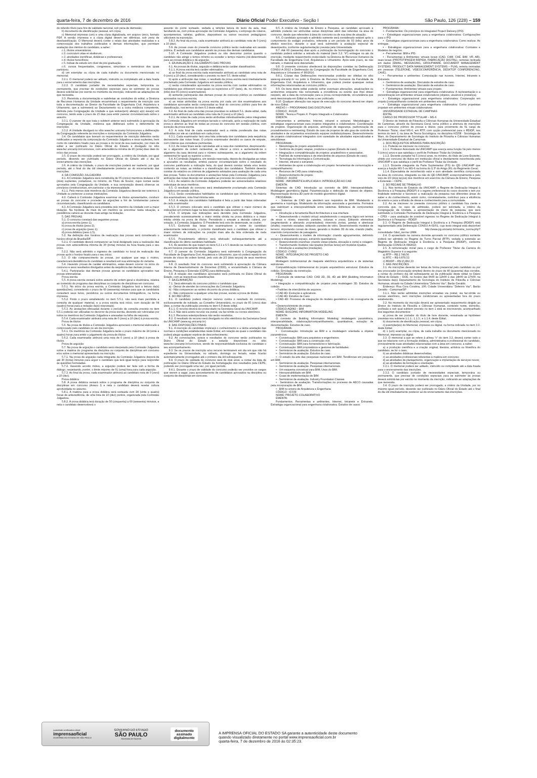quarta-feira, 7 de dezembro de 2016 Diário Oficial Poder Executivo - Seção I São Paulo, 126 (228) – 159
do referido título para fins de validade nacional, sob pena de demissão;
b) documento de identificação pessoal, em cópia;
c) Memorial impresso (um) e uma cópia digitalizada, em arquivo único, formato PDF. A versão impressa e a cópia digital devem ser idênticas, sob pena de desclassificação. O Memorial deverá conter o relato das atividades realizadas e a comprovação dos trabalhos publicados e demais informações, que permitam avaliação dos méritos do candidato, a saber:
c.1. títulos universitários;
c.2. curriculum vitae et studiorum;
c.3. atividades científicas, didáticas e profissionais;
c.4. títulos honoríficos;
c.5. bolsas de estudo em nível de pós-graduação;
c.6. cursos frequentados, congressos, simpósios e seminários dos quais participou.
d) um exemplar ou cópia de cada trabalho ou documento mencionado no memorial;
3.2.1. O memorial poderá ser aditado, instruído ou completado até a data fixada para o encerramento das inscrições.
3.2.2. O candidato portador de necessidades especiais, temporária ou permanente, que precisar de condições especiais para se submeter às provas deverá solicitá-las por escrito no momento da inscrição, indicando as adaptações de que necessita.
3.3. Recebida a documentação e satisfeitas as condições do edital, a Diretoria de Recursos Humanos da Unidade encaminhará o requerimento de inscrição com toda a documentação ao Diretor da Faculdade de Engenharia Civil, Arquitetura e Urbanismo, que a submeterá ao Departamento ou a outra instância competente, definida pela Congregação da Unidade a que estiver(em) afeta(s) a(s) área(s) em concurso, tendo este o prazo de 15 dias para emitir parecer circunstanciado sobre o assunto
3.3.1. O parecer de que trata o subitem anterior será submetido à aprovação da Congregação da Unidade, instância que deliberará sobre o deferimento de inscrições.
3.3.2. A Unidade divulgará no sítio www.fec.unicamp.br/concursos a deliberação da Congregação referente às inscrições e composição da Comissão Julgadora.
3.4. Os candidatos que tiveram os requerimentos de inscrição deferidos serão notificados a respeito da composição da Comissão Julgadora e seus suplentes, bem como do calendário fixado para as provas e do local de sua realização, por meio de edital a ser publicado no Diário Oficial do Estado e divulgado no sítio www.fec.unicamp.br/concursos, com antecedência mínima de 20 (vinte) dias úteis do início das provas.
3.5. O prazo de inscrição poderá ser prorrogado, a critério da Unidade, por igual período, devendo ser publicado no Diário Oficial do Estado até o dia do encerramento das inscrições.
3.6. A critério da Unidade, o prazo de inscrições poderá ser reaberto, por igual período, até o final do dia útil imediatamente posterior ao do encerramento das inscrições.
4. DA COMISSÃO JULGADORA
4.1. A Comissão Julgadora será constituída de 05 (cinco) membros titulares e 02 (dois) suplentes, portadores, no mínimo, do Título de Doutor, cujos nomes serão aprovados pela Congregação da Unidade, e sua composição deverá observar os princípios constitucionais, em particular o da impessoalidade.
4.1.1. Pelo menos dois membros da Comissão Julgadora deverão ser externos à Unidade ou pertencer a outras instituições.
4.2. Caberá à Comissão Julgadora examinar os títulos apresentados, conduzir as provas do concurso e proceder às arguições a fim de fundamentar parecer circunstanciado, classificando os candidatos.
4.3. A Comissão Julgadora será presidida pelo membro da Unidade com a maior titulação. Na hipótese de mais de um membro se encontrar nesta situação, a presidência caberá ao docente mais antigo na titulação.
5. DAS PROVAS
5.1. O concurso constará das seguintes provas
a) prova escrita (peso 1);
b) prova de títulos (peso 2);
c) prova de arguição (peso 1);
d) prova didática (peso 1,5).
5.2. Na definição dos horários de realização das provas será considerado o horário oficial de Brasília/DF.
5.2.1. O candidato deverá comparecer ao local designado para a realização das provas com antecedência mínima de 30 (trinta) minutos da hora fixada para o seu início.
5.2.2. Não será admitido o ingresso de candidato no local de realização das provas após o horário fixado para o seu início.
5.3. O não comparecimento às provas, por qualquer que seja o motivo, caracterizará desistência do candidato e resultará em sua eliminação do certame.
5.4. Havendo provas de caráter eliminatório, estas devem ocorrer no início do concurso e seus resultados divulgados antes da sequência das demais provas.
5.4.1. Participarão das demais provas apenas os candidatos aprovados nas provas eliminatórias.
Prova escrita
5.5. A prova escrita versará sobre assunto de ordem geral e doutrinária, relativa ao conteúdo do programa das disciplinas ou conjunto de disciplinas em concurso.
5.5.1. No início da prova escrita, a Comissão Julgadora fará a leitura da(s) questão(ões), concedendo o prazo de 60 (sessenta) minutos para que os candidatos consultem seus livros, periódicos ou outros documentos bibliográficos, na forma impressa.
5.5.2. Findo o prazo estabelecido no item 5.5.1. não será mais permitida a consulta de qualquer material, e a prova escrita terá início, com duração de 04 (quatro) horas para a redação da(s) resposta(s).
5.5.3. As anotações efetuadas durante o período de consulta previsto no item 5.5.1 poderão ser utilizadas no decorrer da prova escrita, devendo ser rubricadas por todos os membros da Comissão Julgadora e anexadas na folha de resposta.
5.5.4. Cada examinador atribuirá uma nota de 0 (zero) a 10 (dez) à prova escrita.
Prova de títulos
5.6. Na prova de títulos a Comissão Julgadora apreciará o memorial elaborado e comprovado pelo candidato no ato da inscrição.
5.6.1. Os membros da Comissão Julgadora terão o prazo máximo de 24 (vinte e quatro) horas para emitir o julgamento da prova de títulos.
5.6.2. Cada examinador atribuirá uma nota de 0 (zero) a 10 (dez) à prova de títulos.
Prova de arguição
5.7. Na prova de arguição o candidato será interpelado pela Comissão Julgadora sobre a matéria do programa da disciplina ou conjunto de disciplinas em concurso e/ou sobre o memorial apresentado na inscrição.
5.7.1. Na prova de arguição cada integrante da Comissão Julgadora disporá de até 30 (trinta) minutos para arguir o candidato que terá igual tempo para responder às questões formuladas.
5.7.2. Havendo acordo mútuo, a arguição poderá ser feita sob a forma de diálogo, respeitando, porém, o limite máximo de 01 (uma) hora para cada arguição.
5.7.3. Ao final da prova, cada examinador atribuirá ao candidato nota de 0 (zero) a 10 (dez).
Prova didática
5.8. A prova didática versará sobre o programa de disciplina ou conjunto de disciplinas em concurso (Anexo I) e nela o candidato deverá revelar cultura aprofundada no assunto.
5.8.1. A matéria para a prova didática será sorteada com 24 (vinte e quatro) horas de antecedência, de uma lista de 10 (dez) pontos, organizada pela Comissão Julgadora.
5.8.2. A prova didática terá duração de 50 (cinquenta) a 60 (sessenta) minutos, e nela o candidato desenvolverá o
assunto do ponto sorteado, vedada a simples leitura do texto da aula, mas facultando-se, com prévia aprovação da Comissão Julgadora, o emprego de roteiros, apontamentos, tabelas, gráficos, diapositivos ou outros recursos pedagógicos utilizáveis na exposição.
5.8.3. Ao final da prova, cada examinador atribuirá ao candidato nota de 0 (zero) a 10 (dez).
5.9. As provas orais do presente concurso público serão realizadas em sessão pública. É vedado aos candidatos assistir às provas dos demais candidatos.
5.10. A Comissão Julgadora poderá ou não descontar pontos quando o candidato não atingir o tempo mínimo ou exceder o tempo máximo pré-determinado para as provas didática e de arguição.
6. DA AVALIAÇÃO E JULGAMENTO DAS PROVAS
6.1. As provas de títulos, arguição e didática terão caráter classificatório.
6.1.1. A prova escrita terá caráter eliminatório.
a) ao final da prova escrita cada examinador atribuirá ao candidato uma nota de 0 (zero) a 10 (dez), considerando o previsto no item 5.5. deste edital;
b) após a atribuição das notas, o resultado da prova escrita será imediatamente proclamado pela Comissão Julgadora em sessão pública;
c) serão considerados aprovados na prova escrita com caráter eliminatório os candidatos que obtiverem notas iguais ou superiores a 07 (sete), de, no mínimo, 03 (três) dos 05 (cinco) examinadores;
d) somente participarão das demais provas do concurso público os candidatos aprovados na prova escrita;
e) as notas atribuídas na prova escrita por cada um dos examinadores aos candidatos aprovados serão computadas ao final do concurso público para fins de classificação, nos termos do item 6.3 deste edital.
6.2. Ao final de cada uma das provas previstas no subitem 5.1. deste edital, cada examinador atribuirá ao candidato uma nota de 0 (zero) a 10 (dez).
6.2.1. As notas de cada prova serão atribuídas individualmente pelos integrantes da Comissão Julgadora em envelope lacrado e rubricado, após a realização de cada prova e abertos ao final de todas as provas do concurso em sessão pública, com exceção da prova escrita.
6.3. A nota final de cada examinador será a média ponderada das notas atribuídas por ele ao candidato em cada prova.
6.3.1. Cada examinador fará uma lista ordenada dos candidatos pela sequência decrescente das notas finais. O próprio examinador decidirá os casos de empate, com critérios que considerar pertinentes.
6.3.2. As notas finais serão calculadas até a casa dos centésimos, desprezando-se o algarismo de ordem centesimal, se inferior a cinco e aumentando-se o algarismo da casa decimal para o número subsequente, se o algarismo da ordem centesimal for igual ou superior a cinco.
6.4. A Comissão Julgadora, em sessão reservada, depois de divulgadas as notas e apurados os resultados, emitirá parecer circunstanciado sobre o resultado do concurso justificando a indicação feita, do qual deverá constar tabela e/ou textos contendo as notas, as médias e a classificação dos candidatos. Também deverão constar do relatório os critérios de julgamento adotados para avaliação de cada uma das provas. Todos os documentos e anotações feitas pela Comissão Julgadora para atribuição das notas deverão ser anexados ao processo do concurso público.
6.4.1. Ao relatório da Comissão Julgadora poderão ser acrescentados relatórios individuais de seus membros.
6.5. O resultado do concurso será imediatamente proclamado pela Comissão Julgadora em sessão pública.
6.5.1. Serão considerados habilitados os candidatos que obtiverem, da maioria dos examinadores, nota final mínima sete.
6.5.2. A relação dos candidatos habilitados é feita a partir das listas ordenadas de cada examinador.
6.5.3. O primeiro colocado será o candidato que obtiver o maior número de indicações em primeiro lugar na lista ordenada de cada examinador.
6.5.4. O empate nas indicações será decidido pela Comissão Julgadora, prevalecendo sucessivamente a maior média obtida na prova didática e a maior média obtida na prova de títulos. Persistindo o empate a decisão caberá, por votação, à Comissão Julgadora. O Presidente terá voto de desempate, se couber.
6.5.5. Excluindo das listas dos examinadores o nome do candidato anteriormente selecionado, o próximo classificado será o candidato que obtiver o maior número de indicações na posição mais alta da lista ordenada de cada examinador.
6.5.6. Procedimento idêntico será efetivado subsequentemente até a classificação do último candidato habilitado.
6.6. As sessões de que tratam os itens 6.2.1 e 6.5 deverão se realizar no mesmo dia em horários previamente divulgados.
6.7. O parecer da Comissão Julgadora será submetido à Congregação da Faculdade de Engenharia Civil, Arquitetura e Urbanismo, que só poderá rejeitá-lo em virtude de vícios de ordem formal, pelo voto de 2/3 (dois terços) de seus membros presentes.
6.8. O resultado final do concurso será submetido à apreciação da Câmara Interna de Desenvolvimento de Docentes (CIDD), e encaminhada à Câmara de Ensino, Pesquisa e Extensão (CEPE) para deliberação.
6.9. A relação dos candidatos aprovados será publicada no Diário Oficial do Estado, com as respectivas classificações.
7. DA ELIMINAÇÃO
7.1. Será eliminado do concurso público o candidato que:
a) - Deixar de atender às convocações da Comissão Julgadora;
b) - Não comparecer ao sorteio do ponto da prova didática;
c) - Não comparecer a qualquer uma das provas, exceto a prova de títulos.
8. DO RECURSO
8.1. O candidato poderá interpor recurso contra o resultado do concurso, exclusivamente de nulidade, ao Conselho Universitário, no prazo de 05 (cinco) dias úteis, a contar da publicação prevista no item 6.9 deste edital.
8.1.1. O recurso deverá ser protocolado na Secretaria Geral da UNICAMP.
8.1.2. Não será aceito recurso via postal, via fac-símile ou correio eletrônico.
8.1.3. Recursos extemporâneos não serão recebidos.
8.2. O resultado do recurso será divulgado no sítio eletrônico da Secretaria Geral da UNICAMP (www.sg.unicamp.br)
9. DAS DISPOSIÇÕES FINAIS
9.1. A inscrição do candidato implicará o conhecimento e a tácita aceitação das normas e condições estabelecidas neste Edital, em relação às quais o candidato não poderá alegar qualquer espécie de desconhecimento.
9.2. As convocações, avisos e resultados do concurso serão publicados no Diário Oficial do Estado e estarão disponíveis no sítio www.fec.unicamp.br/concursos, sendo de responsabilidade exclusiva do candidato o seu acompanhamento.
9.3. Se os prazos de inscrição e/ou recurso terminarem em dia em que não há expediente na Universidade, no sábado, domingo ou feriado, estes ficarão automaticamente prorrogados até o primeiro dia útil subsequente.
9.4. O prazo de validade do concurso será de dois anos, a contar da data de publicação no Diário Oficial do Estado da homologação dos resultados pela CEPE, podendo ser prorrogado uma vez, por igual período.
9.4.1. Durante o prazo de validade do concurso poderão ser providos os cargos que vierem a vagar, para aproveitamento de candidatos aprovados na disciplina ou conjunto de disciplinas em concurso.
9.5. A critério da Unidade de Ensino e Pesquisa, ao candidato aprovado e admitido poderão ser atribuídas outras disciplinas além das referidas na área do concurso, desde que referentes à área do concurso ou de sua área de atuação.
9.6. O candidato aprovado e admitido somente será considerado estável após o cumprimento do estágio probatório, referente a um período de 03 (três) anos de efetivo exercício, durante o qual será submetido à avaliação especial de desempenho, conforme regulamentação prevista pela Universidade.
9.7. Até 60 (sessenta) dias após a publicação da homologação do concurso o candidato poderá solicitar a retirada do material (item 3.2. "d") entregue no ato da inscrição, mediante requerimento protocolado na Diretoria de Recursos Humanos da Faculdade de Engenharia Civil, Arquitetura e Urbanismo. Após este prazo, se não retirado, o material será descartado.
9.8. O presente concurso obedecerá às disposições contidas na Deliberação CONSU-A-30/13 e Deliberação da Congregação da Faculdade de Engenharia Civil, Arquitetura e Urbanismo nº 86/2016.
9.8.1. Cópias das Deliberações mencionadas poderão ser obtidas no sítio www.sg.unicamp.br ou junto à Diretoria de Recursos Humanos da Faculdade de Engenharia Civil, Arquitetura e Urbanismo, que poderá prestar quaisquer outras informações relacionadas ao concurso público.
9.9. Os itens deste edital poderão sofrer eventuais alterações, atualizações ou acréscimos enquanto não consumada a providência ou evento que lhes disser respeito, até a data de convocação para a prova correspondente, circunstância que será mencionada em Edital ou Aviso a ser publicado.
9.10. Qualquer alteração nas regras de execução do concurso deverá ser objeto de novo Edital.
ANEXO I – PROGRAMAS DAS DISCIPLINAS
CÓDIGO : AU120
NOME : Teoria e Projeto X: Projeto Integrado e Colaborativo
EMENTA:
Instrumentos e ambientes. Internet, intranet e extranet. Metodologias e estratégias organizacionais para projetos integrados e colaborativos. Coordenação de projetos. Organização de arquivos, atribuição de segurança, padronização de procedimentos e netmeeting. Estudo de caso de projetos de alto grau de controle de atividades e de orçamentos envolvendo equipes multidisciplinares. Desenvolvimento de projetos colaborativos/ integrados com variedade de atividades especializadas e simultâneas.
PROGRAMA :
• - Metodologia de projeto arquitetônico.
• - Gerência de projeto: etapas, produtos e papeis (Estudo de caso).
• - Integração e compatibilização de projetos: arquitetônico e associados.
• - Padrões de nomenclatura e de intercâmbio de arquivos (Estudo de caso).
• - Tecnologia da Informação e Comunicação.
• - Internet, intranet e extranets.
• - Ambientes de apoio a colaboração em projeto: ferramentas de comunicação e compartilhamento.
• - Recursos de CAD para colaboração.
• - Desenvolvimento de projeto.
CÓDIGO : AU302
NOME : INFORMÁTICA APLICADA II: INTRODUÇÃO AO CAD
EMENTA:
Sistemas de CAD. Introdução ao conceito de BIM. Interoperabilidade. Modelagem geométrica digital. Parametrização e definição de classes de objetos. Representação técnica 2D partir do modelo geométrico digital.
PROGRAMA :
• - Sistemas de CAD que atendem aos requisitos de BIM. Modelando a geometria e topologia. Modelando da informação associada a geometria. Formatos que viabilizam a interoperabilidade entre sistemas. Biblioteca de componentes (classes)
• - Introdução a ferramenta Revit Architecture e sua interface.
• - Desenvolvendo o modelo virtual: estabelecendo o esquema lógico em termos de eixos e níveis; inserindo paredes, colunas e pisos; Editando elementos (segmentando e alterando propriedades); inserindo portas, janelas e aberturas (shafts); inserindo escadas; editando paredes de vidro. Desenvolvendo modelos de terreno: importando curvas de níveis, gerando o modelo 3D do site, criando platôs, inserindo componentes de paisagismo.
• - Desenvolvendo o modelo de informação: criando agrupamentos, definindo espaços e etiquetando espaço, extraindo quantitativos.
• - Desenvolvendo pranchas: criando vistas (planta, elevação e corte) e cotagem.
• - Transformando modelos não tipados (formas livres) em modelos tipados.
• - Introdução a avaliações (insolação).
CÓDIGO: CV902
NOME : INTEGRAÇÃO DE PROJETO CAD
EMENTA:
Moldagem tridimensional de maquete eletrônica arquitetônica e de sistemas estruturais.
Compatibilização tridimensional do projeto arquitetônico estrutural. Estudos de colisão. Simulação da construção.
PROGRAMA:
• Evolução de sistemas CAD: CAD 2D, 3D, 4D até BIM (Building Information Modeling).
• Integração e compatibilização de projetos pela modelagem 3D. Estudos de colisão.
• Padrões de intercâmbio de arquivos.
• CAD 4D: Evolução e aplicativos.
• CAD 4D: Estudos de Caso
• CAD 4D: Processo de integração do modelo geométrico e do cronograma da obra.
• Desenvolvimento de projeto.
CÓDIGO:AQ042 – BIM
NOME: BUILDING INFORMATION MODELING
EMENTA:
O conceito de Building Information Modeling: modelagem paramétrica, interoperabilidade, colaboração/compartilhamento, quantitativos, extração de documentação. Estudos de caso.
PROGRAMA:
• - Conceituação: Introdução ao BIM e a modelagem orientada a objetos paramétricos.
• - Conceituação: BIM para arquitetos e engenheiros.
• - Conceituação: BIM para a construção civil.
• - Conceituação: BIM para fornecedores e fabricação.
• - Conceituação: BIM proprietários e gestores de facilidades.
• - Seminários de avaliação. Estudos de caso.
• - Seminários de avaliação. Estudos de caso.
• - O estado da arte das pesquisas nacionais em BIM. Tendências em pesquisa em BIM.
• - Seminários de avaliação. Pesquisas internacionais.
• - Seminários de avaliação. Pesquisas internacionais.
• - Um esquema conceitual para BIM. Usos do BIM.
• - Interoperabilidade em BIM.
• - Guias de implementação de BIM.
• - Seminários de avaliação. Industry Foundation Classes
• - Seminários de avaliação. Transformações no processo de AECO causadas pela incorporação de BIM.
• - BIM no ensino de Arquitetura e Engenharia
CÓDIGO : IC039
NOME: PROJETO COLABORATIVO
EMENTA:
Fundamentos. Ferramentas e ambientes. Internet, Intranets e Extranets. Estratégia organizacional para engenharia colaborativa. Estudos de casos.
PROGRAMA:
• - Fundamentos: Os princípios do Integrated Project Delivery (IPD)
• - Estratégias organizacionais para a engenharia colaborativa: Configurações para o IPD
• - Estratégias organizacionais para a engenharia colaborativa: Como realizar. As entregas.
• - Estratégias organizacionais para a engenharia colaborativa: Contratos e Modelos de negócio.
• - Ferramentas: BIM e IPD.
• - Ferramentas e Ambientes: virtuais locais (CAD, CAM, CAE, BIM, VR, AR), reais locais (PROTOTIPAGEM RÁPIDA, FABRICAÇÃO DIGITAL), remotas centrada em dados (EMAIL, MESSAGING, GROUPWARE, DOCUMENT MANAGEMENT SYSTEMS, PRODUCT DATA MANAGEMENT SYSTEMS – PLM), remota centradas em pessoas (TELEFONE, VIDEOCONFERÊNCIA, DESKTOP CONFERENCING, CAVE).
• - Ferramentas e ambientes: Computação nas nuvens, Internet, Intranets e Extranets.
• - Seminários de avaliação. Discussão de estudos de caso.
• - Seminários de avaliação. Discussão de estudos de caso.
• - Fundamentos: Ambientes virtuais para projeto.
• - Estratégia organizacional para engenharia colaborativa: A representação e a personificação em ambientes virtuais colaborativos (objetos, usuários e presença)
• - Estratégia organizacional para engenharia colaborativa: Cooperação em projeto (compartilhando conteúdo em ambientes virtuais)
• - Estratégia organizacional para engenharia colaborativa: Como projetistas projetam em ambientes virtuais colaborativos.
UNIVERSIDADE ESTADUAL DE CAMPINAS
EDITAL
CARGO DE PROFESSOR TITULAR – MS-6
O Diretor do Instituto de Filosofia e Ciências Humanas da Universidade Estadual de Campinas, através da Secretaria Geral, torna público a abertura de inscrições para o concurso público de provas e títulos, para provimento de 01 cargo de Professor Titular, nível MS-6, em RTP, com opção preferencial para o RDIDP, nos termos do item 2, na área de Teoria Sociológica, na disciplina HZ258 - Sociologia de Marx, do Departamento de Sociologia do Instituto de Filosofia e Ciências Humanas da Universidade Estadual de Campinas.
1. DOS REQUISITOS MÍNIMOS PARA INSCRIÇÃO
1.1. Poderão se inscrever no concurso:
1.1.1. Professor Associado da UNICAMP que exerça essa função há pelo menos 5 (cinco) anos e que satisfaça o perfil de Professor Titular da Unidade;
1.1.2. Docente portador há 5 (cinco) anos, no mínimo, do título de Livre-Docente, obtido por concurso de títulos em instituição oficial e devidamente reconhecida pela UNICAMP e que satisfaça o perfil de Professor Titular da Unidade;
1.1.3. Docente integrante da Parte Suplementar (PS) do QD--UNICAMP que exerça a função MS-5 ou MS-6 na forma do § 3º do Artigo 261 do Regimento Geral;
1.1.4. Especialista de reconhecido valor e com atividade científica comprovada na área do concurso, integrante ou não do QD-UNICAMP, excepcionalmente e pelo voto de 2/3 (dois terços) dos membros em exercício da Câmara de Ensino, Pesquisa e Extensão – CEPE.
2. DO REGIME DE TRABALHO
2.1. Nos termos do Estatuto da UNICAMP, o Regime de Dedicação Integral à Docência e à Pesquisa (RDIDP) é o regime preferencial do corpo docente e tem por finalidade estimular e favorecer a realização da pesquisa nas diferentes áreas do saber e do conhecimento, assim como, correlatamente, contribuir para a eficiência do ensino e para a difusão de ideias e conhecimento para a comunidade.
2.2. Ao se inscrever no presente concurso público o candidato fica ciente e concorda que, no caso de admissão, poderá ser solicitada, a critério da Congregação da Unidade, a apresentação de plano de pesquisa, que será submetido à Comissão Permanente de Dedicação Integral à Docência e à Pesquisa – CPDI – para avaliação de possível ingresso no Regime de Dedicação Integral à Docência e à Pesquisa – RDIDP.
2.3. O Regime de Dedicação Integral à Docência e à Pesquisa (RDIDP) está regulamentado pela Deliberação CONSU-A-02/01, cujo texto integral está disponível no sítio: http://www.pg.unicamp.br/mostra_norma.php?consolidada=S&id_norma=2684.
2.4. O aposentado na carreira docente aprovado no concurso público somente poderá ser admitido no Regime de Turno Parcial (RTP), vedada a extensão ao Regime de Dedicação Integral à Docência e à Pesquisa (RDIDP), conforme Deliberação CONSU-A-08/2010.
2.5. A remuneração inicial para o cargo de Professor Titular da Carreira do Magistério Superior é a seguinte:
a) RTP – R$ 2.749,56
b) RTC – R$ 6.979,53
c) RDIDP – R$ 15.862,33
3. DAS INSCRIÇÕES
3.1. As inscrições deverão ser feitas de forma presencial pelo candidato ou por seu procurador (procuração simples) dentro do prazo de 40 (quarenta) dias corridos, a contar do primeiro dia útil subsequente ao da publicação deste edital no Diário Oficial do Estado – DOE, no horário das 9h00 às 12h00 e das 14h00 às 17h00, na Secretaria da(o) Departamento de Sociologia do Instituto de Filosofia e Ciências Humanas, situado na Cidade Universitária "Zeferino Vaz", Barão Geraldo.
Endereço: Rua Cora Coralina, 100, Cidade Universitária "Zeferino Vaz", Barão Geraldo - Campinas/SP
3.1.1. Não serão admitidas inscrições enviadas via postal, via fac-símile ou correio eletrônico, nem inscrições condicionais ou apresentadas fora do prazo estabelecido.
3.2. No momento da inscrição deverá ser apresentado requerimento dirigido ao Diretor do Instituto de Filosofia e Ciências Humanas, contendo nome, domicílio, profissão e sob qual subitem previsto no item 1 está se inscrevendo, acompanhado dos seguintes documentos:
a) prova de ser portador do título de livre docente, ressalvada as hipóteses previstas nos subitens 1.1.1.; 1.1.3.; e 1.1.4. deste Edital;
b) documento de identificação pessoal, em cópia;
c) exemplar(es) do Memorial, impresso ou digital, na forma indicada no item 3.3. deste Edital;
d) 1 (um) exemplar, ou cópia, de cada trabalho ou documento mencionado no Memorial, impresso ou digital.
3.3. O memorial a que se refere à alínea "c" do item 3.2, deverá conter tudo o que se relacione com a formação didática, administrativa e profissional do candidato, principalmente suas atividades relacionadas com a área em concurso, a saber:
a) a produção científica e a criação original, literária, artística ou filosófica do candidato, se for o caso;
b) as atividades didáticas desenvolvidas;
c) as atividades profissionais referentes à matéria em concurso;
d) as atividades de planejamento, organização e implantação de serviços novos;
e) as atividades de formação e orientação.
3.3.1. O memorial poderá ser aditado, instruído ou completado até a data fixada para o encerramento das inscrições.
3.3.2. O candidato portador de necessidades especiais, temporária ou permanente, que precisar de condições especiais para se submeter às provas deverá solicitá-las por escrito no momento da inscrição, indicando as adaptações de que necessita.
3.4. O prazo de inscrição poderá ser prorrogado, a critério da Unidade, por no máximo igual período, devendo ser publicado no Diário Oficial do Estado até o final do dia útil imediatamente posterior ao do encerramento das inscrições.
autoridade certificadora oficial
imprensaoficial
GOVERNO DO ESTADO DE SÃO PAULO
GOVERNO DO ESTADO
SÃO PAULO
Secretaria de Governo
documento
assinado
digitalmente
A IMPRENSA OFICIAL DO ESTADO SA garante a autenticidade deste documento
quando visualizado diretamente no portal www.imprensaoficial.com.br
quarta-feira, 7 de dezembro de 2016 às 02:35:23.